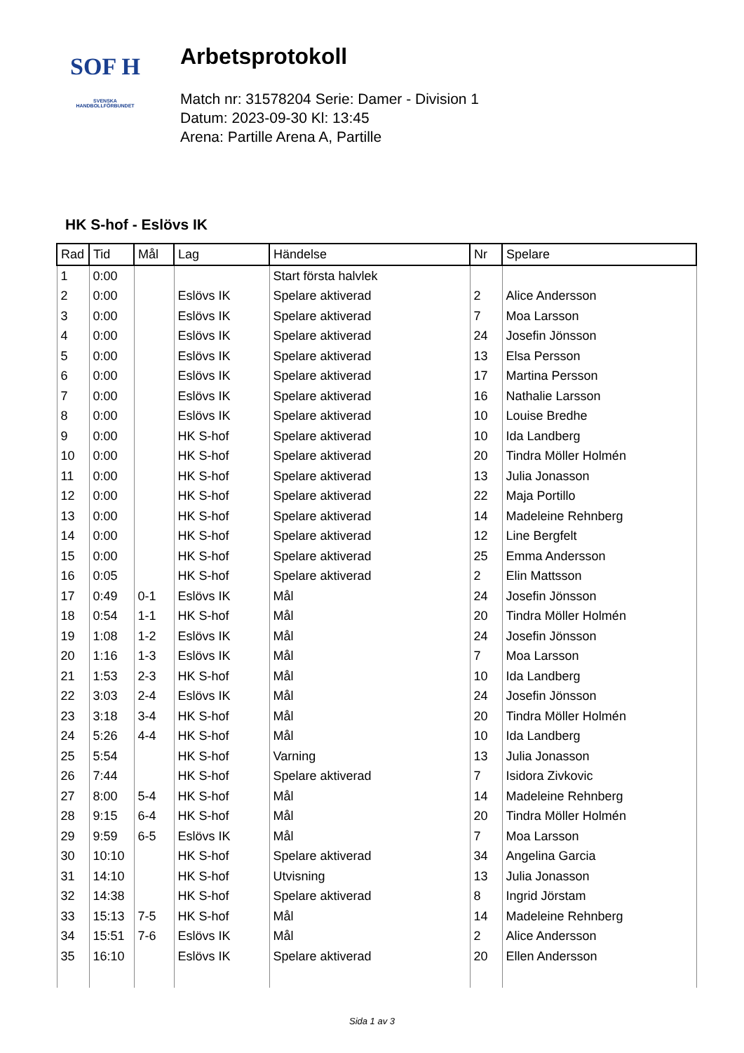SOF H
SVENSKA
HANDBOLLFÖRBUNDET
Arbetsprotokoll
Match nr: 31578204 Serie: Damer - Division 1
Datum: 2023-09-30 Kl: 13:45
Arena: Partille Arena A, Partille
HK S-hof - Eslövs IK
| Rad | Tid | Mål | Lag | Händelse | Nr | Spelare |
| --- | --- | --- | --- | --- | --- | --- |
| 1 | 0:00 | | | Start första halvlek | | |
| 2 | 0:00 | | Eslövs IK | Spelare aktiverad | 2 | Alice Andersson |
| 3 | 0:00 | | Eslövs IK | Spelare aktiverad | 7 | Moa Larsson |
| 4 | 0:00 | | Eslövs IK | Spelare aktiverad | 24 | Josefin Jönsson |
| 5 | 0:00 | | Eslövs IK | Spelare aktiverad | 13 | Elsa Persson |
| 6 | 0:00 | | Eslövs IK | Spelare aktiverad | 17 | Martina Persson |
| 7 | 0:00 | | Eslövs IK | Spelare aktiverad | 16 | Nathalie Larsson |
| 8 | 0:00 | | Eslövs IK | Spelare aktiverad | 10 | Louise Bredhe |
| 9 | 0:00 | | HK S-hof | Spelare aktiverad | 10 | Ida Landberg |
| 10 | 0:00 | | HK S-hof | Spelare aktiverad | 20 | Tindra Möller Holmén |
| 11 | 0:00 | | HK S-hof | Spelare aktiverad | 13 | Julia Jonasson |
| 12 | 0:00 | | HK S-hof | Spelare aktiverad | 22 | Maja Portillo |
| 13 | 0:00 | | HK S-hof | Spelare aktiverad | 14 | Madeleine Rehnberg |
| 14 | 0:00 | | HK S-hof | Spelare aktiverad | 12 | Line Bergfelt |
| 15 | 0:00 | | HK S-hof | Spelare aktiverad | 25 | Emma Andersson |
| 16 | 0:05 | | HK S-hof | Spelare aktiverad | 2 | Elin Mattsson |
| 17 | 0:49 | 0-1 | Eslövs IK | Mål | 24 | Josefin Jönsson |
| 18 | 0:54 | 1-1 | HK S-hof | Mål | 20 | Tindra Möller Holmén |
| 19 | 1:08 | 1-2 | Eslövs IK | Mål | 24 | Josefin Jönsson |
| 20 | 1:16 | 1-3 | Eslövs IK | Mål | 7 | Moa Larsson |
| 21 | 1:53 | 2-3 | HK S-hof | Mål | 10 | Ida Landberg |
| 22 | 3:03 | 2-4 | Eslövs IK | Mål | 24 | Josefin Jönsson |
| 23 | 3:18 | 3-4 | HK S-hof | Mål | 20 | Tindra Möller Holmén |
| 24 | 5:26 | 4-4 | HK S-hof | Mål | 10 | Ida Landberg |
| 25 | 5:54 | | HK S-hof | Varning | 13 | Julia Jonasson |
| 26 | 7:44 | | HK S-hof | Spelare aktiverad | 7 | Isidora Zivkovic |
| 27 | 8:00 | 5-4 | HK S-hof | Mål | 14 | Madeleine Rehnberg |
| 28 | 9:15 | 6-4 | HK S-hof | Mål | 20 | Tindra Möller Holmén |
| 29 | 9:59 | 6-5 | Eslövs IK | Mål | 7 | Moa Larsson |
| 30 | 10:10 | | HK S-hof | Spelare aktiverad | 34 | Angelina Garcia |
| 31 | 14:10 | | HK S-hof | Utvisning | 13 | Julia Jonasson |
| 32 | 14:38 | | HK S-hof | Spelare aktiverad | 8 | Ingrid Jörstam |
| 33 | 15:13 | 7-5 | HK S-hof | Mål | 14 | Madeleine Rehnberg |
| 34 | 15:51 | 7-6 | Eslövs IK | Mål | 2 | Alice Andersson |
| 35 | 16:10 | | Eslövs IK | Spelare aktiverad | 20 | Ellen Andersson |
Sida 1 av 3